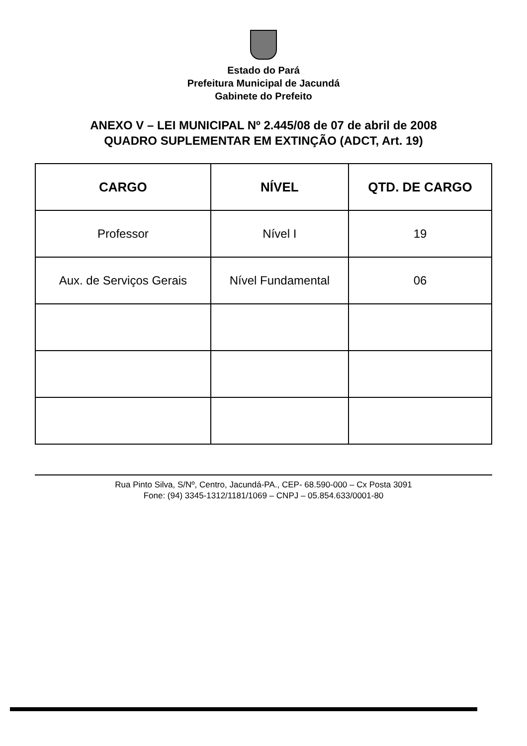Estado do Pará
Prefeitura Municipal de Jacundá
Gabinete do Prefeito
ANEXO V – LEI MUNICIPAL Nº 2.445/08 de 07 de abril de 2008
QUADRO SUPLEMENTAR EM EXTINÇÃO (ADCT, Art. 19)
| CARGO | NÍVEL | QTD. DE CARGO |
| --- | --- | --- |
| Professor | Nível I | 19 |
| Aux. de Serviços Gerais | Nível Fundamental | 06 |
Rua Pinto Silva, S/Nº, Centro, Jacundá-PA., CEP- 68.590-000 – Cx Posta 3091
Fone: (94) 3345-1312/1181/1069 – CNPJ – 05.854.633/0001-80